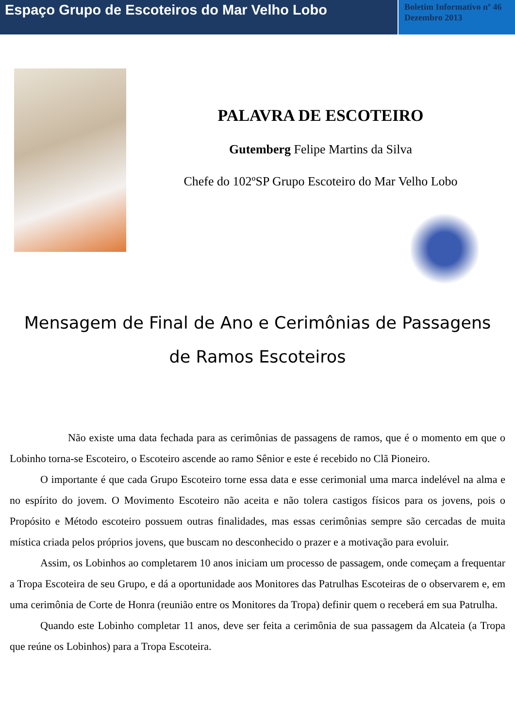Espaço Grupo de Escoteiros do Mar Velho Lobo
Boletim Informativo nº 46 Dezembro 2013
PALAVRA DE ESCOTEIRO
Gutemberg Felipe Martins da Silva
Chefe do 102ºSP Grupo Escoteiro do Mar Velho Lobo
Mensagem de Final de Ano e Cerimônias de Passagens de Ramos Escoteiros
Não existe uma data fechada para as cerimônias de passagens de ramos, que é o momento em que o Lobinho torna-se Escoteiro, o Escoteiro ascende ao ramo Sênior e este é recebido no Clã Pioneiro.
O importante é que cada Grupo Escoteiro torne essa data e esse cerimonial uma marca indelével na alma e no espírito do jovem. O Movimento Escoteiro não aceita e não tolera castigos físicos para os jovens, pois o Propósito e Método escoteiro possuem outras finalidades, mas essas cerimônias sempre são cercadas de muita mística criada pelos próprios jovens, que buscam no desconhecido o prazer e a motivação para evoluir.
Assim, os Lobinhos ao completarem 10 anos iniciam um processo de passagem, onde começam a frequentar a Tropa Escoteira de seu Grupo, e dá a oportunidade aos Monitores das Patrulhas Escoteiras de o observarem e, em uma cerimônia de Corte de Honra (reunião entre os Monitores da Tropa) definir quem o receberá em sua Patrulha.
Quando este Lobinho completar 11 anos, deve ser feita a cerimônia de sua passagem da Alcateia (a Tropa que reúne os Lobinhos) para a Tropa Escoteira.